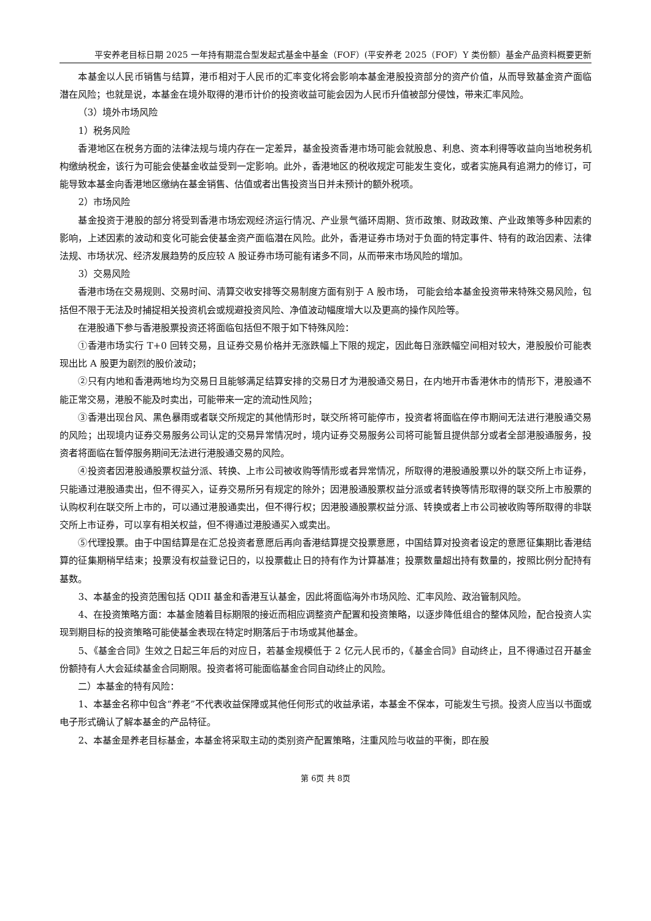平安养老目标日期 2025 一年持有期混合型发起式基金中基金（FOF）(平安养老 2025（FOF）Y 类份额）基金产品资料概要更新
本基金以人民币销售与结算，港币相对于人民币的汇率变化将会影响本基金港股投资部分的资产价值，从而导致基金资产面临潜在风险；也就是说，本基金在境外取得的港币计价的投资收益可能会因为人民币升值被部分侵蚀，带来汇率风险。
（3）境外市场风险
1）税务风险
香港地区在税务方面的法律法规与境内存在一定差异，基金投资香港市场可能会就股息、利息、资本利得等收益向当地税务机构缴纳税金，该行为可能会使基金收益受到一定影响。此外，香港地区的税收规定可能发生变化，或者实施具有追溯力的修订，可能导致本基金向香港地区缴纳在基金销售、估值或者出售投资当日并未预计的额外税项。
2）市场风险
基金投资于港股的部分将受到香港市场宏观经济运行情况、产业景气循环周期、货币政策、财政政策、产业政策等多种因素的影响，上述因素的波动和变化可能会使基金资产面临潜在风险。此外，香港证券市场对于负面的特定事件、特有的政治因素、法律法规、市场状况、经济发展趋势的反应较 A 股证券市场可能有诸多不同，从而带来市场风险的增加。
3）交易风险
香港市场在交易规则、交易时间、清算交收安排等交易制度方面有别于 A 股市场， 可能会给本基金投资带来特殊交易风险，包括但不限于无法及时捕捉相关投资机会或规避投资风险、净值波动幅度增大以及更高的操作风险等。
在港股通下参与香港股票投资还将面临包括但不限于如下特殊风险：
①香港市场实行 T+0 回转交易，且证券交易价格并无涨跌幅上下限的规定，因此每日涨跌幅空间相对较大，港股股价可能表现出比 A 股更为剧烈的股价波动；
②只有内地和香港两地均为交易日且能够满足结算安排的交易日才为港股通交易日，在内地开市香港休市的情形下，港股通不能正常交易，港股不能及时卖出，可能带来一定的流动性风险；
③香港出现台风、黑色暴雨或者联交所规定的其他情形时，联交所将可能停市，投资者将面临在停市期间无法进行港股通交易的风险；出现境内证券交易服务公司认定的交易异常情况时，境内证券交易服务公司将可能暂且提供部分或者全部港股通服务，投资者将面临在暂停服务期间无法进行港股通交易的风险。
④投资者因港股通股票权益分派、转换、上市公司被收购等情形或者异常情况，所取得的港股通股票以外的联交所上市证券，只能通过港股通卖出，但不得买入，证券交易所另有规定的除外；因港股通股票权益分派或者转换等情形取得的联交所上市股票的认购权利在联交所上市的，可以通过港股通卖出，但不得行权；因港股通股票权益分派、转换或者上市公司被收购等所取得的非联交所上市证券，可以享有相关权益，但不得通过港股通买入或卖出。
⑤代理投票。由于中国结算是在汇总投资者意愿后再向香港结算提交投票意愿，中国结算对投资者设定的意愿征集期比香港结算的征集期稍早结束；投票没有权益登记日的，以投票截止日的持有作为计算基准；投票数量超出持有数量的，按照比例分配持有基数。
3、本基金的投资范围包括 QDII 基金和香港互认基金，因此将面临海外市场风险、汇率风险、政治管制风险。
4、在投资策略方面：本基金随着目标期限的接近而相应调整资产配置和投资策略，以逐步降低组合的整体风险，配合投资人实现到期目标的投资策略可能使基金表现在特定时期落后于市场或其他基金。
5、《基金合同》生效之日起三年后的对应日，若基金规模低于 2 亿元人民币的，《基金合同》自动终止，且不得通过召开基金份额持有人大会延续基金合同期限。投资者将可能面临基金合同自动终止的风险。
二）本基金的特有风险：
1、本基金名称中包含“养老”不代表收益保障或其他任何形式的收益承诺，本基金不保本，可能发生亏损。投资人应当以书面或电子形式确认了解本基金的产品特征。
2、本基金是养老目标基金，本基金将采取主动的类别资产配置策略，注重风险与收益的平衡，即在股
第 6页 共 8页